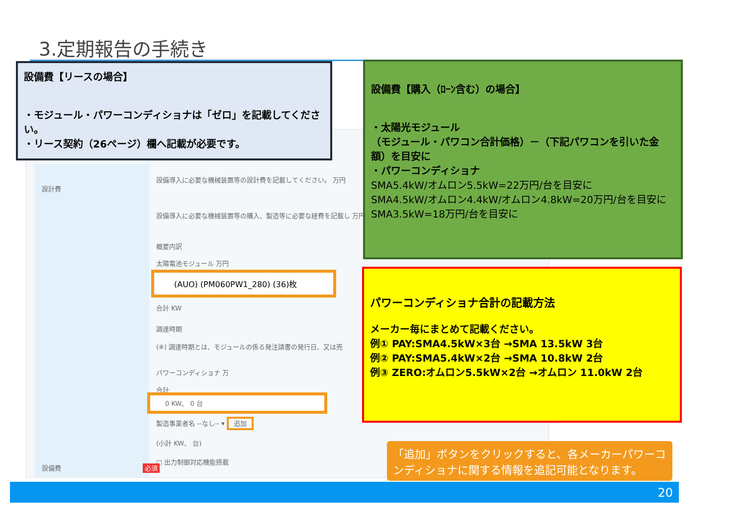3.定期報告の手続き
設計費
設備導入に必要な機械装置等の設計費を記載してください。 万円
設備導入に必要な機械装置等の購入、製造等に必要な経費を記載し 万円
概要内訳
太陽電池モジュール 万円
(AUO) (PM060PW1_280) (36)枚
合計 KW
調達時期
(※) 調達時期とは、モジュールの係る発注請書の発行日、又は売
パワーコンディショナ 万
合計
0 KW、 0 台
製造事業者名 --なし-- ▾ 追加
(小計 KW、 台)
□ 出力制御対応機能搭載
設備費 必須
設備費【リースの場合】
・モジュール・パワーコンディショナは「ゼロ」を記載してください。
・リース契約（26ページ）欄へ記載が必要です。
設備費【購入（ﾛｰﾝ含む）の場合】
・太陽光モジュール
（モジュール・パワコン合計価格）－（下記パワコンを引いた金額）を目安に
・パワーコンディショナ
SMA5.4kW/オムロン5.5kW=22万円/台を目安に
SMA4.5kW/オムロン4.4kW/オムロン4.8kW=20万円/台を目安に
SMA3.5kW=18万円/台を目安に
パワーコンディショナ合計の記載方法
メーカー毎にまとめて記載ください。
例① PAY:SMA4.5kW×3台 →SMA 13.5kW 3台
例② PAY:SMA5.4kW×2台 →SMA 10.8kW 2台
例③ ZERO:オムロン5.5kW×2台 →オムロン 11.0kW 2台
「追加」ボタンをクリックすると、各メーカーパワーコンディショナに関する情報を追記可能となります。
20